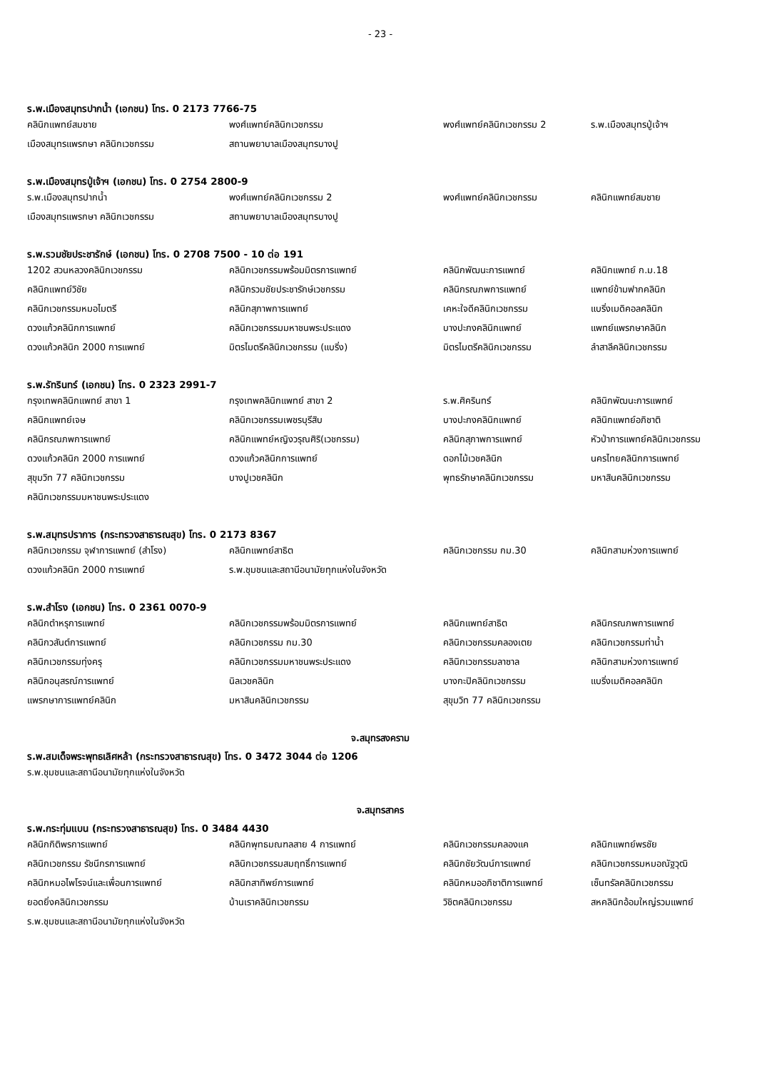- 23 -
ร.พ.เมืองสมุทรปากน้ำ (เอกชน) โทร. 0 2173 7766-75
| คลินิกแพทย์สมชาย | พงศ์แพทย์คลินิกเวชกรรม | พงศ์แพทย์คลินิกเวชกรรม 2 | ร.พ.เมืองสมุทรปู่เจ้าฯ |
| เมืองสมุทรแพรกษา คลินิกเวชกรรม | สถานพยาบาลเมืองสมุทรบางปู | | |
ร.พ.เมืองสมุทรปู่เจ้าฯ (เอกชน) โทร. 0 2754 2800-9
| ร.พ.เมืองสมุทรปากน้ำ | พงศ์แพทย์คลินิกเวชกรรม 2 | พงศ์แพทย์คลินิกเวชกรรม | คลินิกแพทย์สมชาย |
| เมืองสมุทรแพรกษา คลินิกเวชกรรม | สถานพยาบาลเมืองสมุทรบางปู | | |
ร.พ.รวมชัยประชารักษ์ (เอกชน) โทร. 0 2708 7500 - 10 ต่อ 191
| 1202 สวนหลวงคลินิกเวชกรรม | คลินิกเวชกรรมพร้อมมิตรการแพทย์ | คลินิกพัฒนะการแพทย์ | คลินิกแพทย์ ก.ม.18 |
| คลินิกแพทย์วิชัย | คลินิกรวมชัยประชารักษ์เวชกรรม | คลินิกรณภพการแพทย์ | แพทย์ข้ามฟากคลินิก |
| คลินิกเวชกรรมหมอไมตรี | คลินิกสุภาพการแพทย์ | เคหะใจดีคลินิกเวชกรรม | แบริ่งเมดิคอลคลินิก |
| ดวงแก้วคลินิกการแพทย์ | คลินิกเวชกรรมมหาชนพระประแดง | บางปะกงคลินิกแพทย์ | แพทย์แพรกษาคลินิก |
| ดวงแก้วคลินิก 2000 การแพทย์ | มิตรไมตรีคลินิกเวชกรรม (แบริ่ง) | มิตรไมตรีคลินิกเวชกรรม | ลำสาลีคลินิกเวชกรรม |
ร.พ.รัทรินทร์ (เอกชน) โทร. 0 2323 2991-7
| กรุงเทพคลินิกแพทย์ สาขา 1 | กรุงเทพคลินิกแพทย์ สาขา 2 | ร.พ.ศิครินทร์ | คลินิกพัฒนะการแพทย์ |
| คลินิกแพทย์เจษ | คลินิกเวชกรรมเพชรบุรีสิบ | บางปะกงคลินิกแพทย์ | คลินิกแพทย์อภิชาติ |
| คลินิกรณภพการแพทย์ | คลินิกแพทย์หญิงวรุณศิริ(เวชกรรม) | คลินิกสุภาพการแพทย์ | หัวป่าการแพทย์คลินิกเวชกรรม |
| ดวงแก้วคลินิก 2000 การแพทย์ | ดวงแก้วคลินิกการแพทย์ | ดอกไม้เวชคลินิก | นครไทยคลินิกการแพทย์ |
| สุขุมวิท 77 คลินิกเวชกรรม | บางปูเวชคลินิก | พุทธรักษาคลินิกเวชกรรม | มหาสินคลินิกเวชกรรม |
| คลินิกเวชกรรมมหาชนพระประแดง | | | |
ร.พ.สมุทรปราการ (กระทรวงสาธารณสุข) โทร. 0 2173 8367
| คลินิกเวชกรรม จุฬาการแพทย์ (สำโรง) | คลินิกแพทย์สาธิต | คลินิกเวชกรรม กม.30 | คลินิกสามห่วงการแพทย์ |
| ดวงแก้วคลินิก 2000 การแพทย์ | ร.พ.ชุมชนและสถานีอนามัยทุกแห่งในจังหวัด | | |
ร.พ.สำโรง (เอกชน) โทร. 0 2361 0070-9
| คลินิกตำหรุการแพทย์ | คลินิกเวชกรรมพร้อมมิตรการแพทย์ | คลินิกแพทย์สาธิต | คลินิกรณภพการแพทย์ |
| คลินิกวสันต์การแพทย์ | คลินิกเวชกรรม กม.30 | คลินิกเวชกรรมคลองเตย | คลินิกเวชกรรมท่าน้ำ |
| คลินิกเวชกรรมทุ่งครุ | คลินิกเวชกรรมมหาชนพระประแดง | คลินิกเวชกรรมลาซาล | คลินิกสามห่วงการแพทย์ |
| คลินิกอนุสรณ์การแพทย์ | นิลเวชคลินิก | บางกะปิคลินิกเวชกรรม | แบริ่งเมดิคอลคลินิก |
| แพรกษาการแพทย์คลินิก | มหาสินคลินิกเวชกรรม | สุขุมวิท 77 คลินิกเวชกรรม | |
จ.สมุทรสงคราม
ร.พ.สมเด็จพระพุทธเลิศหล้า (กระทรวงสาธารณสุข) โทร. 0 3472 3044 ต่อ 1206
| ร.พ.ชุมชนและสถานีอนามัยทุกแห่งในจังหวัด |
จ.สมุทรสาคร
ร.พ.กระทุ่มแบน (กระทรวงสาธารณสุข) โทร. 0 3484 4430
| คลินิกกิติพรการแพทย์ | คลินิกพุทธมณฑลสาย 4 การแพทย์ | คลินิกเวชกรรมคลองแค | คลินิกแพทย์พรชัย |
| คลินิกเวชกรรม รัชนีกรการแพทย์ | คลินิกเวชกรรมสมฤทธิ์การแพทย์ | คลินิกชัยวัฒน์การแพทย์ | คลินิกเวชกรรมหมอณัฐวุฒิ |
| คลินิกหมอไพโรจน์และเพื่อนการแพทย์ | คลินิกสาทิพย์การแพทย์ | คลินิกหมออภิชาติการแพทย์ | เซ็นทรัลคลินิกเวชกรรม |
| ยอดยิ่งคลินิกเวชกรรม | บ้านเราคลินิกเวชกรรม | วิชิตคลินิกเวชกรรม | สหคลินิกอ้อมใหญ่รวมแพทย์ |
| ร.พ.ชุมชนและสถานีอนามัยทุกแห่งในจังหวัด | | | |